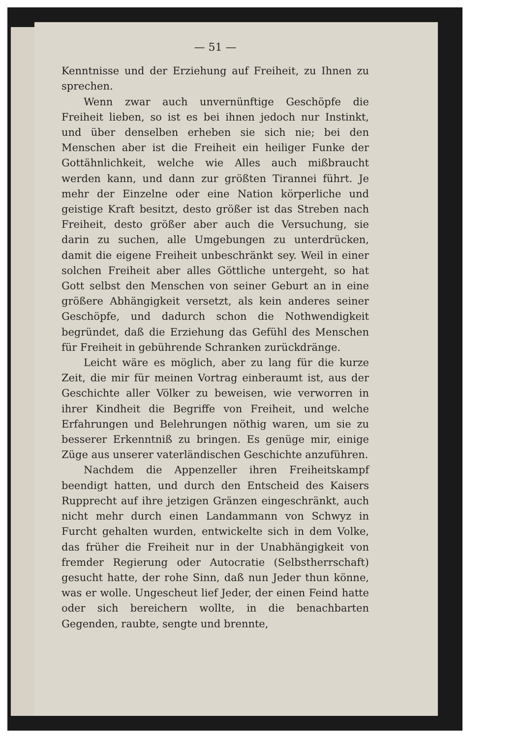— 51 —
Kenntnisse und der Erziehung auf Freiheit, zu Ihnen zu sprechen.
Wenn zwar auch unvernünftige Geschöpfe die Freiheit lieben, so ist es bei ihnen jedoch nur Instinkt, und über denselben erheben sie sich nie; bei den Menschen aber ist die Freiheit ein heiliger Funke der Gottähnlichkeit, welche wie Alles auch mißbraucht werden kann, und dann zur größten Tirannei führt. Je mehr der Einzelne oder eine Nation körperliche und geistige Kraft besitzt, desto größer ist das Streben nach Freiheit, desto größer aber auch die Versuchung, sie darin zu suchen, alle Umgebungen zu unterdrücken, damit die eigene Freiheit unbeschränkt sey. Weil in einer solchen Freiheit aber alles Göttliche untergeht, so hat Gott selbst den Menschen von seiner Geburt an in eine größere Abhängigkeit versetzt, als kein anderes seiner Geschöpfe, und dadurch schon die Nothwendigkeit begründet, daß die Erziehung das Gefühl des Menschen für Freiheit in gebührende Schranken zurückdränge.
Leicht wäre es möglich, aber zu lang für die kurze Zeit, die mir für meinen Vortrag einberaumt ist, aus der Geschichte aller Völker zu beweisen, wie verworren in ihrer Kindheit die Begriffe von Freiheit, und welche Erfahrungen und Belehrungen nöthig waren, um sie zu besserer Erkenntniß zu bringen. Es genüge mir, einige Züge aus unserer vaterländischen Geschichte anzuführen.
Nachdem die Appenzeller ihren Freiheitskampf beendigt hatten, und durch den Entscheid des Kaisers Rupprecht auf ihre jetzigen Gränzen eingeschränkt, auch nicht mehr durch einen Landammann von Schwyz in Furcht gehalten wurden, entwickelte sich in dem Volke, das früher die Freiheit nur in der Unabhängigkeit von fremder Regierung oder Autocratie (Selbstherrschaft) gesucht hatte, der rohe Sinn, daß nun Jeder thun könne, was er wolle. Ungescheut lief Jeder, der einen Feind hatte oder sich bereichern wollte, in die benachbarten Gegenden, raubte, sengte und brennte,